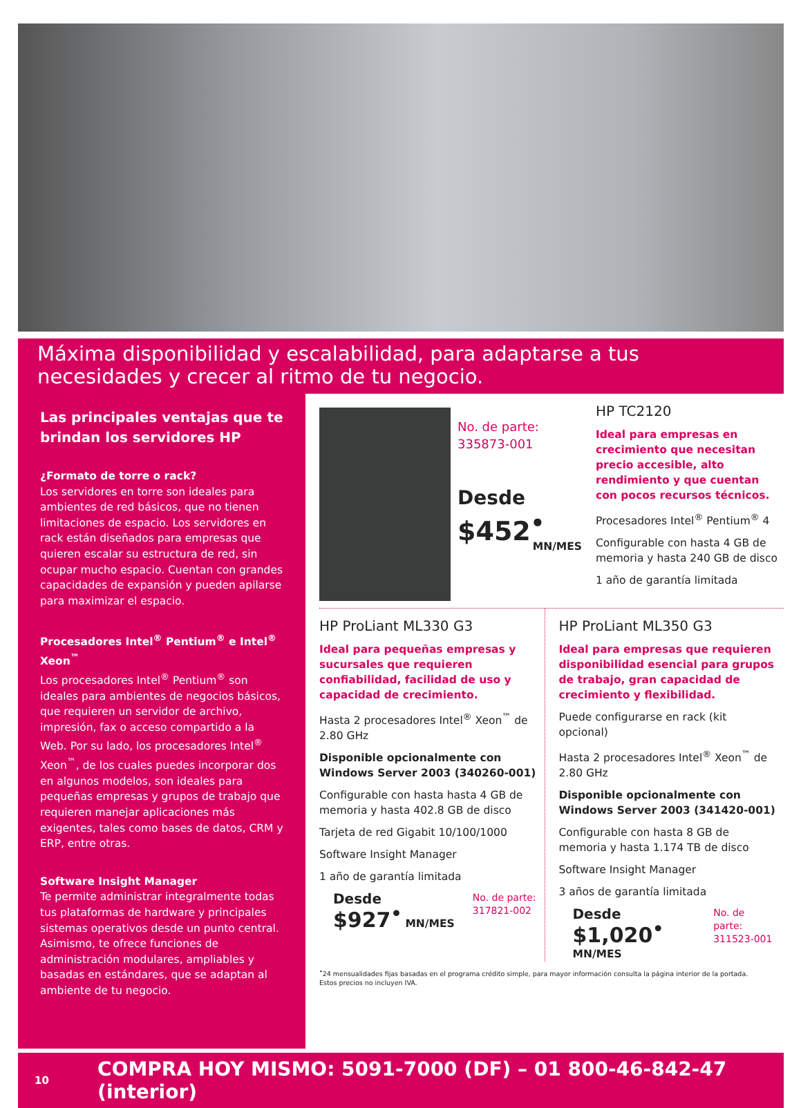Máxima disponibilidad y escalabilidad, para adaptarse a tus necesidades y crecer al ritmo de tu negocio.
Las principales ventajas que te brindan los servidores HP
¿Formato de torre o rack?
Los servidores en torre son ideales para ambientes de red básicos, que no tienen limitaciones de espacio. Los servidores en rack están diseñados para empresas que quieren escalar su estructura de red, sin ocupar mucho espacio. Cuentan con grandes capacidades de expansión y pueden apilarse para maximizar el espacio.
Procesadores Intel<sup>®</sup> Pentium<sup>®</sup> e Intel<sup>®</sup> Xeon<sup>™</sup>
Los procesadores Intel<sup>®</sup> Pentium<sup>®</sup> son ideales para ambientes de negocios básicos, que requieren un servidor de archivo, impresión, fax o acceso compartido a la Web. Por su lado, los procesadores Intel<sup>®</sup> Xeon<sup>™</sup>, de los cuales puedes incorporar dos en algunos modelos, son ideales para pequeñas empresas y grupos de trabajo que requieren manejar aplicaciones más exigentes, tales como bases de datos, CRM y ERP, entre otras.
Software Insight Manager
Te permite administrar integralmente todas tus plataformas de hardware y principales sistemas operativos desde un punto central. Asimismo, te ofrece funciones de administración modulares, ampliables y basadas en estándares, que se adaptan al ambiente de tu negocio.
No. de parte:
335873-001
Desde
$452<sup>•</sup>
MN/MES
HP TC2120
Ideal para empresas en crecimiento que necesitan precio accesible, alto rendimiento y que cuentan con pocos recursos técnicos.
Procesadores Intel<sup>®</sup> Pentium<sup>®</sup> 4
Configurable con hasta 4 GB de memoria y hasta 240 GB de disco
1 año de garantía limitada
HP ProLiant ML330 G3
Ideal para pequeñas empresas y sucursales que requieren confiabilidad, facilidad de uso y capacidad de crecimiento.
Hasta 2 procesadores Intel<sup>®</sup> Xeon<sup>™</sup> de 2.80 GHz
Disponible opcionalmente con Windows Server 2003 (340260-001)
Configurable con hasta hasta 4 GB de memoria y hasta 402.8 GB de disco
Tarjeta de red Gigabit 10/100/1000
Software Insight Manager
1 año de garantía limitada
Desde
$927<sup>•</sup> MN/MES
No. de parte:
317821-002
HP ProLiant ML350 G3
Ideal para empresas que requieren disponibilidad esencial para grupos de trabajo, gran capacidad de crecimiento y flexibilidad.
Puede configurarse en rack (kit opcional)
Hasta 2 procesadores Intel<sup>®</sup> Xeon<sup>™</sup> de 2.80 GHz
Disponible opcionalmente con Windows Server 2003 (341420-001)
Configurable con hasta 8 GB de memoria y hasta 1.174 TB de disco
Software Insight Manager
3 años de garantía limitada
Desde
$1,020<sup>•</sup> MN/MES
No. de parte:
311523-001
<sup>•</sup>24 mensualidades fijas basadas en el programa crédito simple, para mayor información consulta la página interior de la portada.
Estos precios no incluyen IVA.
10 COMPRA HOY MISMO: 5091-7000 (DF) – 01 800-46-842-47 (interior)